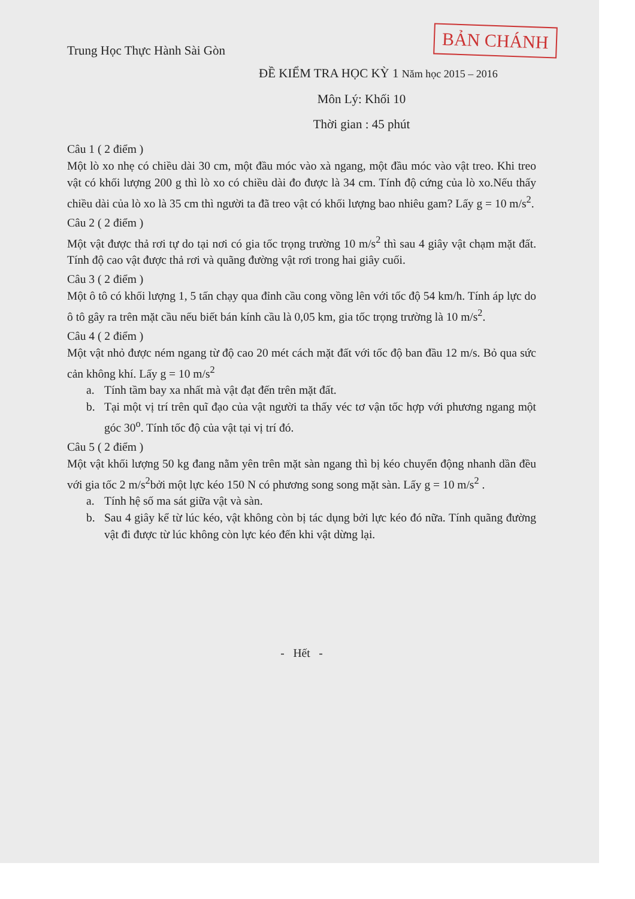BẢN CHÁNH
Trung Học Thực Hành Sài Gòn
ĐỀ KIỂM TRA HỌC KỲ 1 Năm học 2015 – 2016
Môn Lý: Khối 10
Thời gian : 45 phút
Câu 1 ( 2 điểm )
Một lò xo nhẹ có chiều dài 30 cm, một đầu móc vào xà ngang, một đầu móc vào vật treo. Khi treo vật có khối lượng 200 g thì lò xo có chiều dài đo được là 34 cm. Tính độ cứng của lò xo.Nếu thấy chiều dài của lò xo là 35 cm thì người ta đã treo vật có khối lượng bao nhiêu gam? Lấy g = 10 m/s<sup>2</sup>.
Câu 2 ( 2 điểm )
Một vật được thả rơi tự do tại nơi có gia tốc trọng trường 10 m/s<sup>2</sup> thì sau 4 giây vật chạm mặt đất. Tính độ cao vật được thả rơi và quãng đường vật rơi trong hai giây cuối.
Câu 3 ( 2 điểm )
Một ô tô có khối lượng 1, 5 tấn chạy qua đỉnh cầu cong vồng lên với tốc độ 54 km/h. Tính áp lực do ô tô gây ra trên mặt cầu nếu biết bán kính cầu là 0,05 km, gia tốc trọng trường là 10 m/s<sup>2</sup>.
Câu 4 ( 2 điểm )
Một vật nhỏ được ném ngang từ độ cao 20 mét cách mặt đất với tốc độ ban đầu 12 m/s. Bỏ qua sức cản không khí. Lấy g = 10 m/s<sup>2</sup>
a. Tính tầm bay xa nhất mà vật đạt đến trên mặt đất.
b. Tại một vị trí trên quĩ đạo của vật người ta thấy véc tơ vận tốc hợp với phương ngang một góc 30<sup>o</sup>. Tính tốc độ của vật tại vị trí đó.
Câu 5 ( 2 điểm )
Một vật khối lượng 50 kg đang nằm yên trên mặt sàn ngang thì bị kéo chuyển động nhanh dần đều với gia tốc 2 m/s<sup>2</sup>bởi một lực kéo 150 N có phương song song mặt sàn. Lấy g = 10 m/s<sup>2</sup> .
a. Tính hệ số ma sát giữa vật và sàn.
b. Sau 4 giây kể từ lúc kéo, vật không còn bị tác dụng bởi lực kéo đó nữa. Tính quãng đường vật đi được từ lúc không còn lực kéo đến khi vật dừng lại.
- Hết -